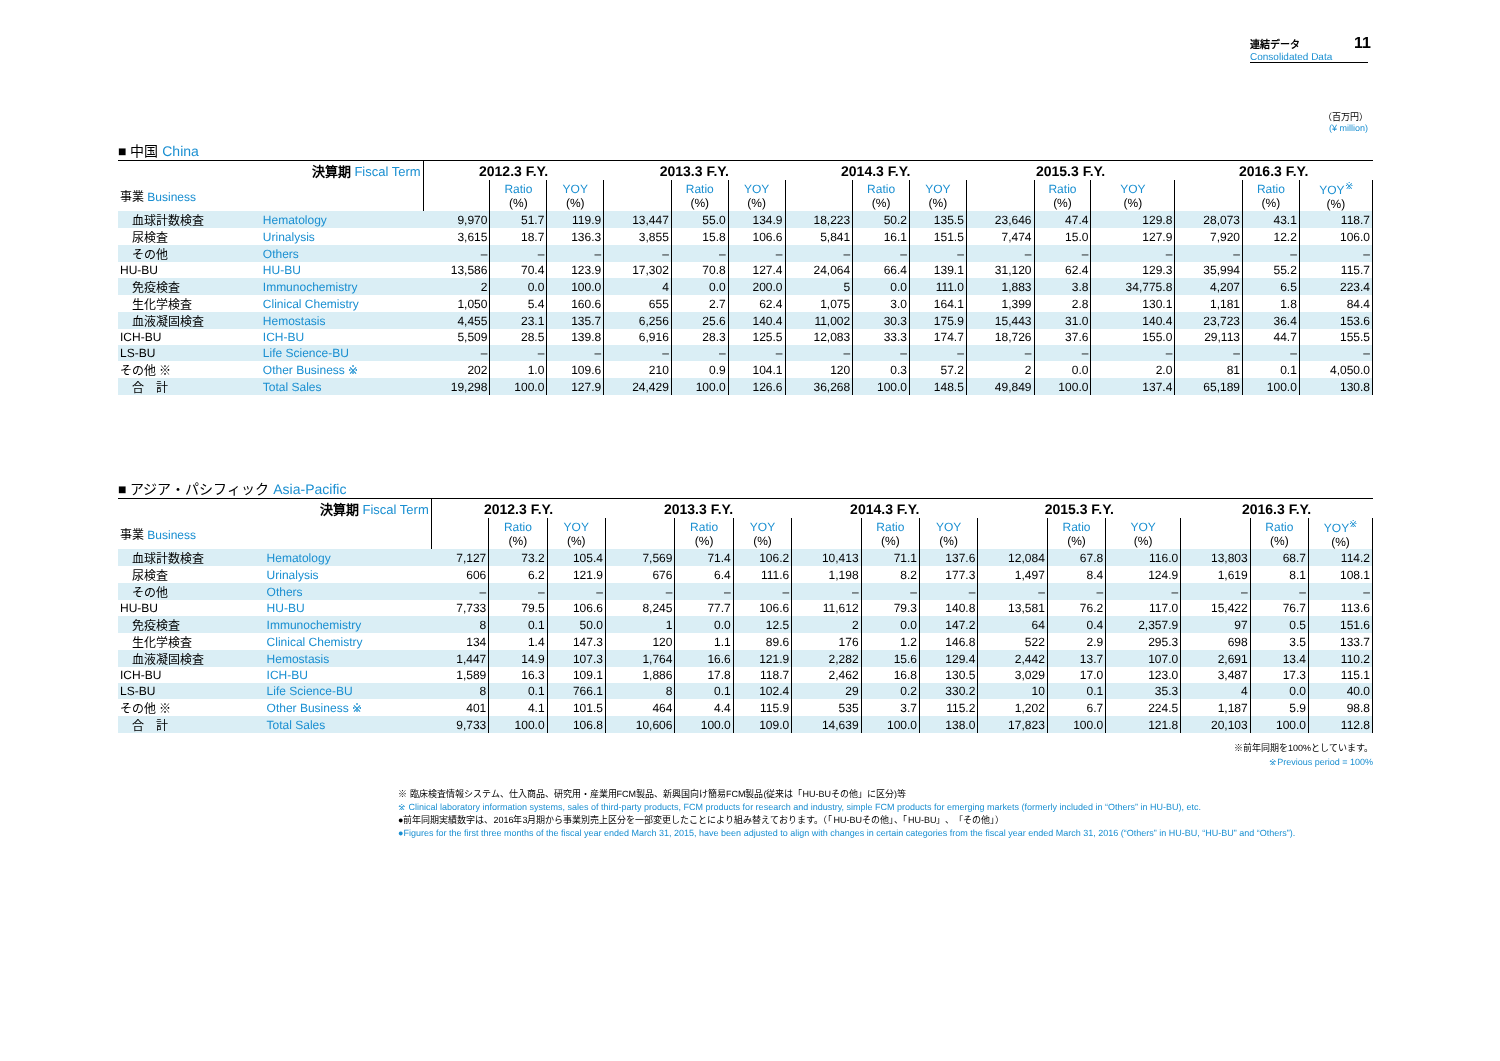連結データ
Consolidated Data
11
（百万円）
(¥ million)
■ 中国 China
| 決算期 Fiscal Term | | 2012.3 F.Y. | | | 2013.3 F.Y. | | | 2014.3 F.Y. | | | 2015.3 F.Y. | | | 2016.3 F.Y. | | |
| --- | --- | --- | --- | --- | --- | --- | --- | --- | --- | --- | --- | --- | --- | --- | --- | --- |
| 事業 Business | | | Ratio (%) | YOY (%) | | Ratio (%) | YOY (%) | | Ratio (%) | YOY (%) | | Ratio (%) | YOY (%) | | Ratio (%) | YOY<sup>※</sup> (%) |
| 血球計数検査 | Hematology | 9,970 | 51.7 | 119.9 | 13,447 | 55.0 | 134.9 | 18,223 | 50.2 | 135.5 | 23,646 | 47.4 | 129.8 | 28,073 | 43.1 | 118.7 |
| 尿検査 | Urinalysis | 3,615 | 18.7 | 136.3 | 3,855 | 15.8 | 106.6 | 5,841 | 16.1 | 151.5 | 7,474 | 15.0 | 127.9 | 7,920 | 12.2 | 106.0 |
| その他 | Others | – | – | – | – | – | – | – | – | – | – | – | – | – | – | – |
| HU-BU | HU-BU | 13,586 | 70.4 | 123.9 | 17,302 | 70.8 | 127.4 | 24,064 | 66.4 | 139.1 | 31,120 | 62.4 | 129.3 | 35,994 | 55.2 | 115.7 |
| 免疫検査 | Immunochemistry | 2 | 0.0 | 100.0 | 4 | 0.0 | 200.0 | 5 | 0.0 | 111.0 | 1,883 | 3.8 | 34,775.8 | 4,207 | 6.5 | 223.4 |
| 生化学検査 | Clinical Chemistry | 1,050 | 5.4 | 160.6 | 655 | 2.7 | 62.4 | 1,075 | 3.0 | 164.1 | 1,399 | 2.8 | 130.1 | 1,181 | 1.8 | 84.4 |
| 血液凝固検査 | Hemostasis | 4,455 | 23.1 | 135.7 | 6,256 | 25.6 | 140.4 | 11,002 | 30.3 | 175.9 | 15,443 | 31.0 | 140.4 | 23,723 | 36.4 | 153.6 |
| ICH-BU | ICH-BU | 5,509 | 28.5 | 139.8 | 6,916 | 28.3 | 125.5 | 12,083 | 33.3 | 174.7 | 18,726 | 37.6 | 155.0 | 29,113 | 44.7 | 155.5 |
| LS-BU | Life Science-BU | – | – | – | – | – | – | – | – | – | – | – | – | – | – | – |
| その他 ※ | Other Business ※ | 202 | 1.0 | 109.6 | 210 | 0.9 | 104.1 | 120 | 0.3 | 57.2 | 2 | 0.0 | 2.0 | 81 | 0.1 | 4,050.0 |
| 合 計 | Total Sales | 19,298 | 100.0 | 127.9 | 24,429 | 100.0 | 126.6 | 36,268 | 100.0 | 148.5 | 49,849 | 100.0 | 137.4 | 65,189 | 100.0 | 130.8 |
■ アジア・パシフィック Asia-Pacific
| 決算期 Fiscal Term | | 2012.3 F.Y. | | | 2013.3 F.Y. | | | 2014.3 F.Y. | | | 2015.3 F.Y. | | | 2016.3 F.Y. | | |
| --- | --- | --- | --- | --- | --- | --- | --- | --- | --- | --- | --- | --- | --- | --- | --- | --- |
| 事業 Business | | | Ratio (%) | YOY (%) | | Ratio (%) | YOY (%) | | Ratio (%) | YOY (%) | | Ratio (%) | YOY (%) | | Ratio (%) | YOY<sup>※</sup> (%) |
| 血球計数検査 | Hematology | 7,127 | 73.2 | 105.4 | 7,569 | 71.4 | 106.2 | 10,413 | 71.1 | 137.6 | 12,084 | 67.8 | 116.0 | 13,803 | 68.7 | 114.2 |
| 尿検査 | Urinalysis | 606 | 6.2 | 121.9 | 676 | 6.4 | 111.6 | 1,198 | 8.2 | 177.3 | 1,497 | 8.4 | 124.9 | 1,619 | 8.1 | 108.1 |
| その他 | Others | – | – | – | – | – | – | – | – | – | – | – | – | – | – | – |
| HU-BU | HU-BU | 7,733 | 79.5 | 106.6 | 8,245 | 77.7 | 106.6 | 11,612 | 79.3 | 140.8 | 13,581 | 76.2 | 117.0 | 15,422 | 76.7 | 113.6 |
| 免疫検査 | Immunochemistry | 8 | 0.1 | 50.0 | 1 | 0.0 | 12.5 | 2 | 0.0 | 147.2 | 64 | 0.4 | 2,357.9 | 97 | 0.5 | 151.6 |
| 生化学検査 | Clinical Chemistry | 134 | 1.4 | 147.3 | 120 | 1.1 | 89.6 | 176 | 1.2 | 146.8 | 522 | 2.9 | 295.3 | 698 | 3.5 | 133.7 |
| 血液凝固検査 | Hemostasis | 1,447 | 14.9 | 107.3 | 1,764 | 16.6 | 121.9 | 2,282 | 15.6 | 129.4 | 2,442 | 13.7 | 107.0 | 2,691 | 13.4 | 110.2 |
| ICH-BU | ICH-BU | 1,589 | 16.3 | 109.1 | 1,886 | 17.8 | 118.7 | 2,462 | 16.8 | 130.5 | 3,029 | 17.0 | 123.0 | 3,487 | 17.3 | 115.1 |
| LS-BU | Life Science-BU | 8 | 0.1 | 766.1 | 8 | 0.1 | 102.4 | 29 | 0.2 | 330.2 | 10 | 0.1 | 35.3 | 4 | 0.0 | 40.0 |
| その他 ※ | Other Business ※ | 401 | 4.1 | 101.5 | 464 | 4.4 | 115.9 | 535 | 3.7 | 115.2 | 1,202 | 6.7 | 224.5 | 1,187 | 5.9 | 98.8 |
| 合 計 | Total Sales | 9,733 | 100.0 | 106.8 | 10,606 | 100.0 | 109.0 | 14,639 | 100.0 | 138.0 | 17,823 | 100.0 | 121.8 | 20,103 | 100.0 | 112.8 |
※前年同期を100%としています。
※Previous period = 100%
※ 臨床検査情報システム、仕入商品、研究用・産業用FCM製品、新興国向け簡易FCM製品(従来は「HU-BUその他」に区分)等
※ Clinical laboratory information systems, sales of third-party products, FCM products for research and industry, simple FCM products for emerging markets (formerly included in “Others” in HU-BU), etc.
●前年同期実績数字は、2016年3月期から事業別売上区分を一部変更したことにより組み替えております。（「HU-BUその他」、「HU-BU」、「その他」）
●Figures for the first three months of the fiscal year ended March 31, 2015, have been adjusted to align with changes in certain categories from the fiscal year ended March 31, 2016 (“Others” in HU-BU, “HU-BU” and “Others”).